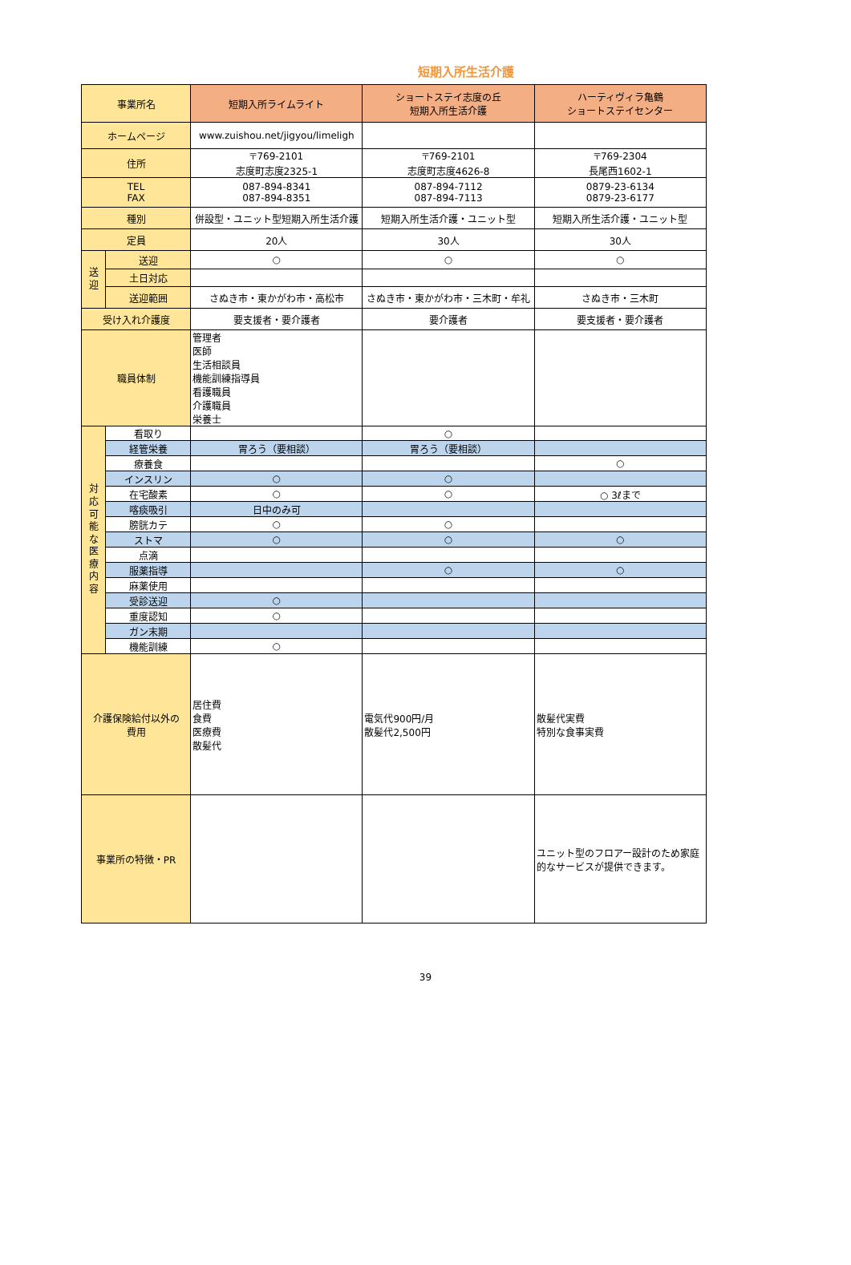短期入所生活介護
| 事業所名 | | 短期入所ライムライト | ショートステイ志度の丘 短期入所生活介護 | ハーティヴィラ亀鶴 ショートステイセンター |
| --- | --- | --- | --- | --- |
| ホームページ | | www.zuishou.net/jigyou/limeligh | | |
| 住所 | | 〒769-2101 志度町志度2325-1 | 〒769-2101 志度町志度4626-8 | 〒769-2304 長尾西1602-1 |
| TEL FAX | | 087-894-8341 087-894-8351 | 087-894-7112 087-894-7113 | 0879-23-6134 0879-23-6177 |
| 種別 | | 併設型・ユニット型短期入所生活介護 | 短期入所生活介護・ユニット型 | 短期入所生活介護・ユニット型 |
| 定員 | | 20人 | 30人 | 30人 |
| 送 迎 | 送迎 | ○ | ○ | ○ |
| | 土日対応 | | | |
| | 送迎範囲 | さぬき市・東かがわ市・高松市 | さぬき市・東かがわ市・三木町・牟礼 | さぬき市・三木町 |
| 受け入れ介護度 | | 要支援者・要介護者 | 要介護者 | 要支援者・要介護者 |
| 職員体制 | | 管理者 医師 生活相談員 機能訓練指導員 看護職員 介護職員 栄養士 | | |
| 対 応 可 能 な 医 療 内 容 | 看取り | | ○ | |
| | 経管栄養 | 胃ろう（要相談） | 胃ろう（要相談） | |
| | 療養食 | | | ○ |
| | インスリン | ○ | ○ | |
| | 在宅酸素 | ○ | ○ | ○ 3ℓまで |
| | 喀痰吸引 | 日中のみ可 | | |
| | 膀胱カテ | ○ | ○ | |
| | ストマ | ○ | ○ | ○ |
| | 点滴 | | | |
| | 服薬指導 | | ○ | ○ |
| | 麻薬使用 | | | |
| | 受診送迎 | ○ | | |
| | 重度認知 | ○ | | |
| | ガン末期 | | | |
| | 機能訓練 | ○ | | |
| 介護保険給付以外の 費用 | | 居住費 食費 医療費 散髪代 | 電気代900円/月 散髪代2,500円 | 散髪代実費 特別な食事実費 |
| 事業所の特徴・PR | | | | ユニット型のフロアー設計のため家庭的なサービスが提供できます。 |
39